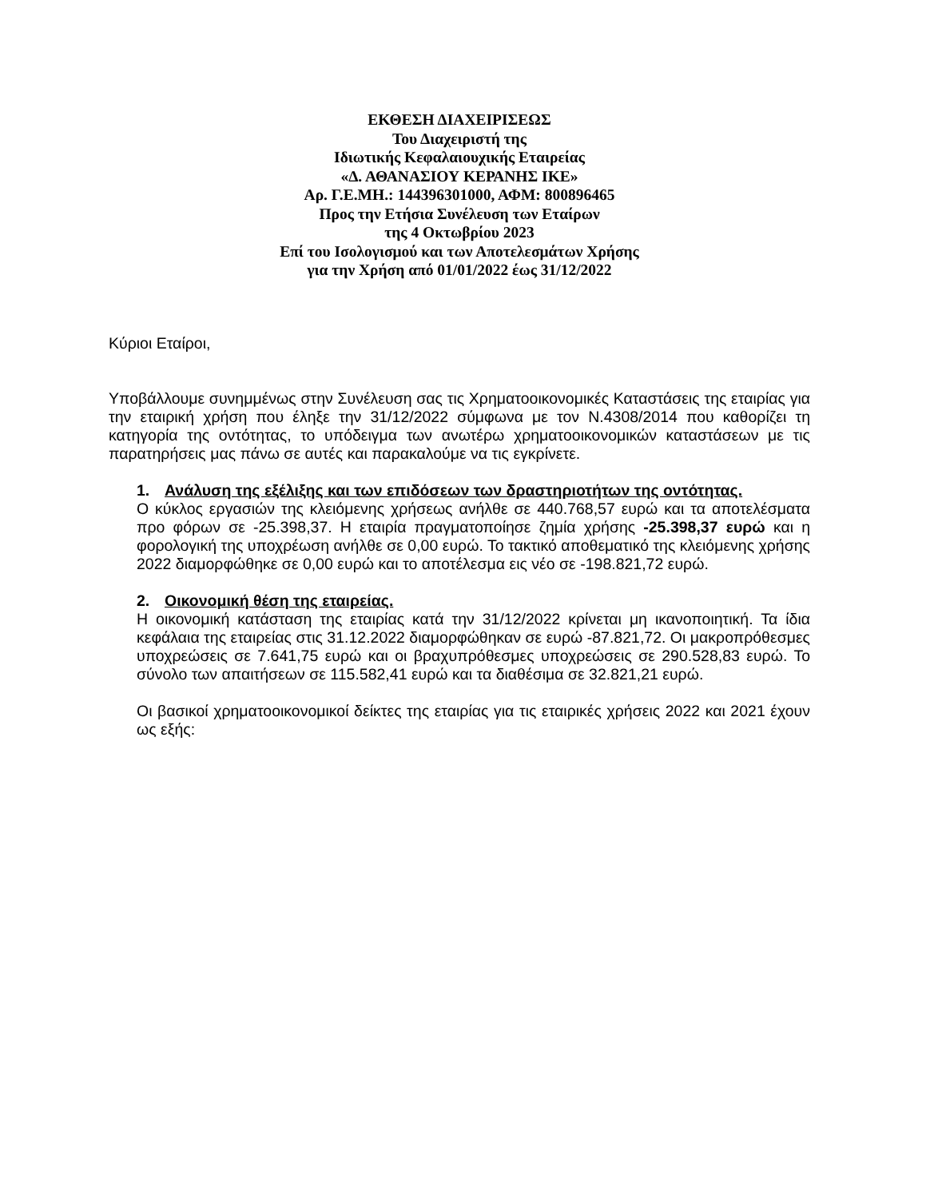ΕΚΘΕΣΗ ΔΙΑΧΕΙΡΙΣΕΩΣ
Του Διαχειριστή της
Ιδιωτικής Κεφαλαιουχικής Εταιρείας
«Δ. ΑΘΑΝΑΣΙΟΥ ΚΕΡΑΝΗΣ ΙΚΕ»
Αρ. Γ.Ε.ΜΗ.: 144396301000, ΑΦΜ: 800896465
Προς την Ετήσια Συνέλευση των Εταίρων
της 4 Οκτωβρίου 2023
Επί του Ισολογισμού και των Αποτελεσμάτων Χρήσης
για την Χρήση από 01/01/2022 έως 31/12/2022
Κύριοι Εταίροι,
Υποβάλλουμε συνημμένως στην Συνέλευση σας τις Χρηματοοικονομικές Καταστάσεις της εταιρίας για την εταιρική χρήση που έληξε την 31/12/2022 σύμφωνα με τον Ν.4308/2014 που καθορίζει τη κατηγορία της οντότητας, το υπόδειγμα των ανωτέρω χρηματοοικονομικών καταστάσεων με τις παρατηρήσεις μας πάνω σε αυτές και παρακαλούμε να τις εγκρίνετε.
1. Ανάλυση της εξέλιξης και των επιδόσεων των δραστηριοτήτων της οντότητας.
Ο κύκλος εργασιών της κλειόμενης χρήσεως ανήλθε σε 440.768,57 ευρώ και τα αποτελέσματα προ φόρων σε -25.398,37. Η εταιρία πραγματοποίησε ζημία χρήσης -25.398,37 ευρώ και η φορολογική της υποχρέωση ανήλθε σε 0,00 ευρώ. Το τακτικό αποθεματικό της κλειόμενης χρήσης 2022 διαμορφώθηκε σε 0,00 ευρώ και το αποτέλεσμα εις νέο σε -198.821,72 ευρώ.
2. Οικονομική θέση της εταιρείας.
Η οικονομική κατάσταση της εταιρίας κατά την 31/12/2022 κρίνεται μη ικανοποιητική. Τα ίδια κεφάλαια της εταιρείας στις 31.12.2022 διαμορφώθηκαν σε ευρώ -87.821,72. Οι μακροπρόθεσμες υποχρεώσεις σε 7.641,75 ευρώ και οι βραχυπρόθεσμες υποχρεώσεις σε 290.528,83 ευρώ. Το σύνολο των απαιτήσεων σε 115.582,41 ευρώ και τα διαθέσιμα σε 32.821,21 ευρώ.
Οι βασικοί χρηματοοικονομικοί δείκτες της εταιρίας για τις εταιρικές χρήσεις 2022 και 2021 έχουν ως εξής: